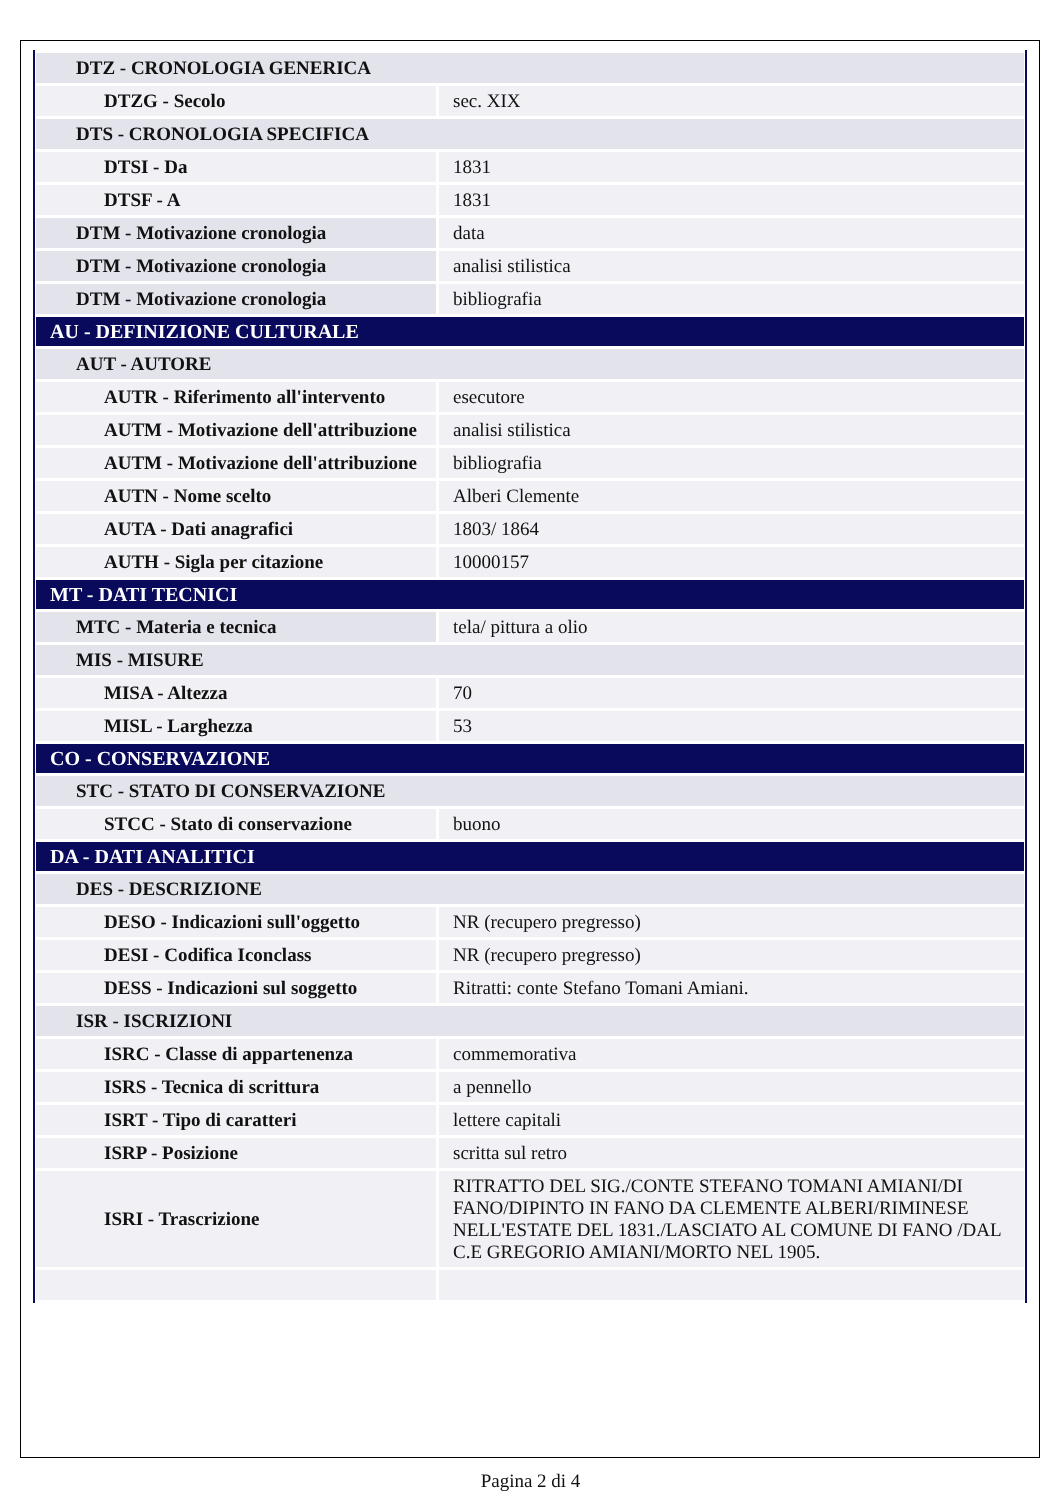| DTZ - CRONOLOGIA GENERICA | |
| DTZG - Secolo | sec. XIX |
| DTS - CRONOLOGIA SPECIFICA | |
| DTSI - Da | 1831 |
| DTSF - A | 1831 |
| DTM - Motivazione cronologia | data |
| DTM - Motivazione cronologia | analisi stilistica |
| DTM - Motivazione cronologia | bibliografia |
| AU - DEFINIZIONE CULTURALE | |
| AUT - AUTORE | |
| AUTR - Riferimento all'intervento | esecutore |
| AUTM - Motivazione dell'attribuzione | analisi stilistica |
| AUTM - Motivazione dell'attribuzione | bibliografia |
| AUTN - Nome scelto | Alberi Clemente |
| AUTA - Dati anagrafici | 1803/ 1864 |
| AUTH - Sigla per citazione | 10000157 |
| MT - DATI TECNICI | |
| MTC - Materia e tecnica | tela/ pittura a olio |
| MIS - MISURE | |
| MISA - Altezza | 70 |
| MISL - Larghezza | 53 |
| CO - CONSERVAZIONE | |
| STC - STATO DI CONSERVAZIONE | |
| STCC - Stato di conservazione | buono |
| DA - DATI ANALITICI | |
| DES - DESCRIZIONE | |
| DESO - Indicazioni sull'oggetto | NR (recupero pregresso) |
| DESI - Codifica Iconclass | NR (recupero pregresso) |
| DESS - Indicazioni sul soggetto | Ritratti: conte Stefano Tomani Amiani. |
| ISR - ISCRIZIONI | |
| ISRC - Classe di appartenenza | commemorativa |
| ISRS - Tecnica di scrittura | a pennello |
| ISRT - Tipo di caratteri | lettere capitali |
| ISRP - Posizione | scritta sul retro |
| ISRI - Trascrizione | RITRATTO DEL SIG./CONTE STEFANO TOMANI AMIANI/DI FANO/DIPINTO IN FANO DA CLEMENTE ALBERI/RIMINESE NELL'ESTATE DEL 1831./LASCIATO AL COMUNE DI FANO /DAL C.E GREGORIO AMIANI/MORTO NEL 1905. |
Pagina 2 di 4